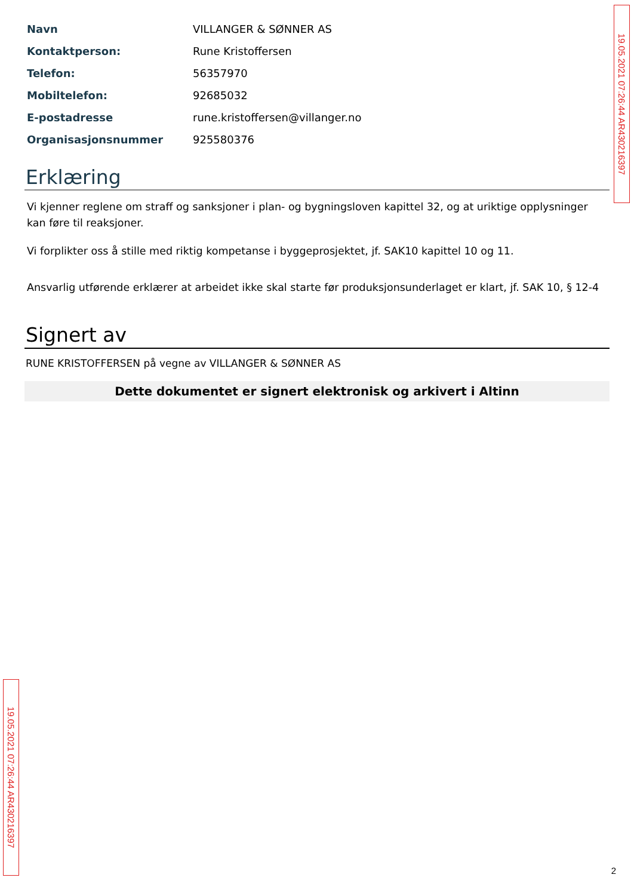| Navn | VILLANGER & SØNNER AS |
| Kontaktperson: | Rune Kristoffersen |
| Telefon: | 56357970 |
| Mobiltelefon: | 92685032 |
| E-postadresse | rune.kristoffersen@villanger.no |
| Organisasjonsnummer | 925580376 |
Erklæring
Vi kjenner reglene om straff og sanksjoner i plan- og bygningsloven kapittel 32, og at uriktige opplysninger kan føre til reaksjoner.
Vi forplikter oss å stille med riktig kompetanse i byggeprosjektet, jf. SAK10 kapittel 10 og 11.
Ansvarlig utførende erklærer at arbeidet ikke skal starte før produksjonsunderlaget er klart, jf. SAK 10, § 12-4
Signert av
RUNE KRISTOFFERSEN på vegne av VILLANGER & SØNNER AS
Dette dokumentet er signert elektronisk og arkivert i Altinn
19.05.2021 07:26:44 AR430216397
19.05.2021 07:26:44 AR430216397
2